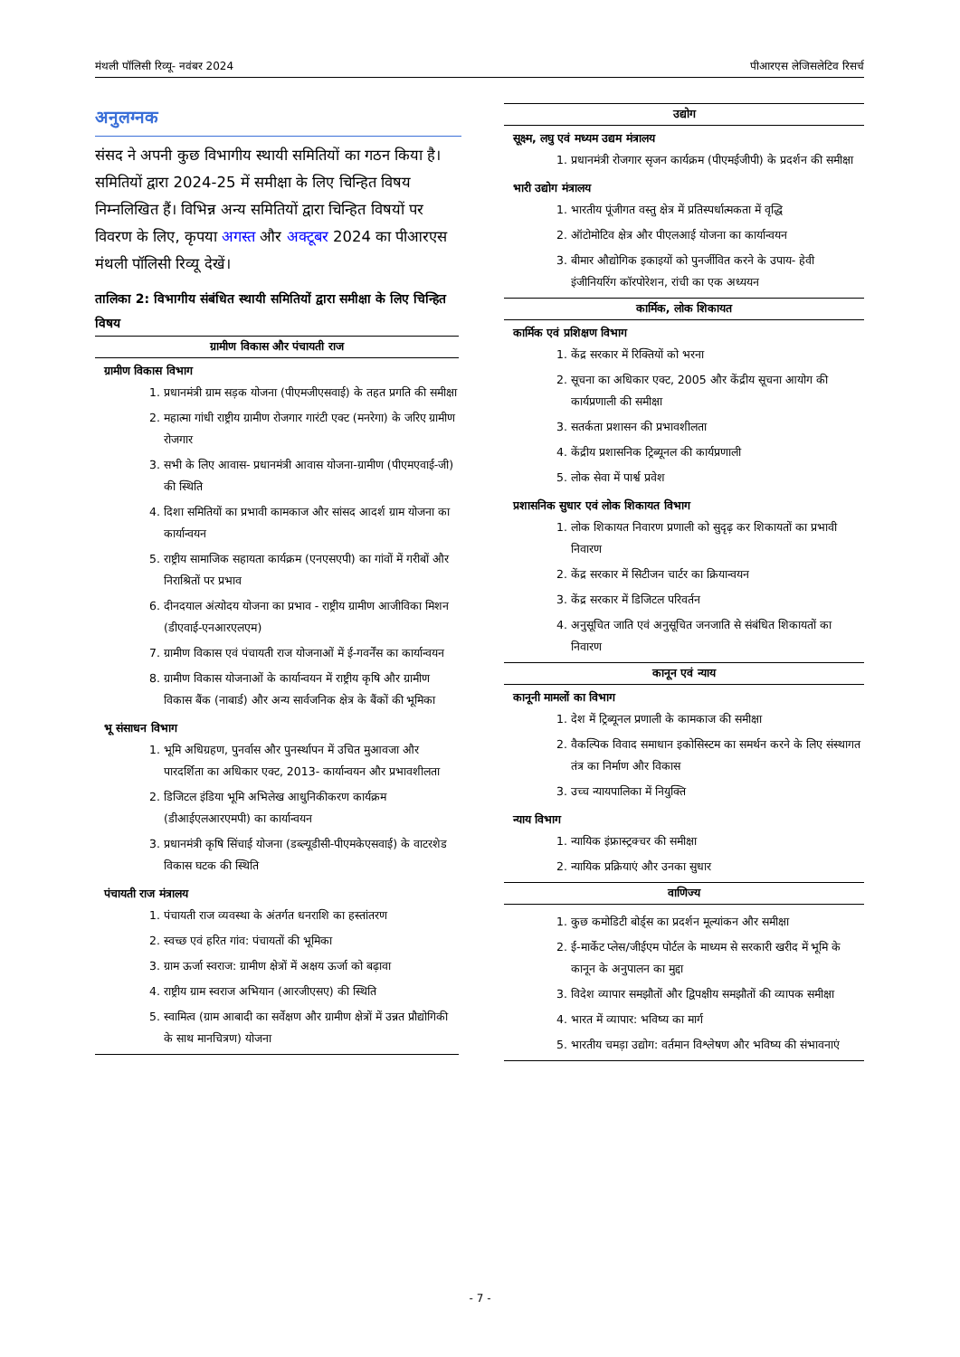मंथली पॉलिसी रिव्यू- नवंबर 2024 पीआरएस लेजिसलेटिव रिसर्च
अनुलग्नक
संसद ने अपनी कुछ विभागीय स्थायी समितियों का गठन किया है। समितियों द्वारा 2024-25 में समीक्षा के लिए चिन्हित विषय निम्नलिखित हैं। विभिन्न अन्य समितियों द्वारा चिन्हित विषयों पर विवरण के लिए, कृपया अगस्त और अक्टूबर 2024 का पीआरएस मंथली पॉलिसी रिव्यू देखें।
तालिका 2: विभागीय संबंधित स्थायी समितियों द्वारा समीक्षा के लिए चिन्हित विषय
| ग्रामीण विकास और पंचायती राज |
| --- |
| ग्रामीण विकास विभाग |
| 1. प्रधानमंत्री ग्राम सड़क योजना (पीएमजीएसवाई) के तहत प्रगति की समीक्षा 2. महात्मा गांधी राष्ट्रीय ग्रामीण रोजगार गारंटी एक्ट (मनरेगा) के जरिए ग्रामीण रोजगार 3. सभी के लिए आवास- प्रधानमंत्री आवास योजना-ग्रामीण (पीएमएवाई-जी) की स्थिति 4. दिशा समितियों का प्रभावी कामकाज और सांसद आदर्श ग्राम योजना का कार्यान्वयन 5. राष्ट्रीय सामाजिक सहायता कार्यक्रम (एनएसएपी) का गांवों में गरीबों और निराश्रितों पर प्रभाव 6. दीनदयाल अंत्योदय योजना का प्रभाव - राष्ट्रीय ग्रामीण आजीविका मिशन (डीएवाई-एनआरएलएम) 7. ग्रामीण विकास एवं पंचायती राज योजनाओं में ई-गवर्नेंस का कार्यान्वयन 8. ग्रामीण विकास योजनाओं के कार्यान्वयन में राष्ट्रीय कृषि और ग्रामीण विकास बैंक (नाबार्ड) और अन्य सार्वजनिक क्षेत्र के बैंकों की भूमिका |
| भू संसाधन विभाग |
| 1. भूमि अधिग्रहण, पुनर्वास और पुनर्स्थापन में उचित मुआवजा और पारदर्शिता का अधिकार एक्ट, 2013- कार्यान्वयन और प्रभावशीलता 2. डिजिटल इंडिया भूमि अभिलेख आधुनिकीकरण कार्यक्रम (डीआईएलआरएमपी) का कार्यान्वयन 3. प्रधानमंत्री कृषि सिंचाई योजना (डब्ल्यूडीसी-पीएमकेएसवाई) के वाटरशेड विकास घटक की स्थिति |
| पंचायती राज मंत्रालय |
| 1. पंचायती राज व्यवस्था के अंतर्गत धनराशि का हस्तांतरण 2. स्वच्छ एवं हरित गांव: पंचायतों की भूमिका 3. ग्राम ऊर्जा स्वराज: ग्रामीण क्षेत्रों में अक्षय ऊर्जा को बढ़ावा 4. राष्ट्रीय ग्राम स्वराज अभियान (आरजीएसए) की स्थिति 5. स्वामित्व (ग्राम आबादी का सर्वेक्षण और ग्रामीण क्षेत्रों में उन्नत प्रौद्योगिकी के साथ मानचित्रण) योजना |
| उद्योग |
| --- |
| सूक्ष्म, लघु एवं मध्यम उद्यम मंत्रालय |
| 1. प्रधानमंत्री रोजगार सृजन कार्यक्रम (पीएमईजीपी) के प्रदर्शन की समीक्षा |
| भारी उद्योग मंत्रालय |
| 1. भारतीय पूंजीगत वस्तु क्षेत्र में प्रतिस्पर्धात्मकता में वृद्धि 2. ऑटोमोटिव क्षेत्र और पीएलआई योजना का कार्यान्वयन 3. बीमार औद्योगिक इकाइयों को पुनर्जीवित करने के उपाय- हेवी इंजीनियरिंग कॉरपोरेशन, रांची का एक अध्ययन |
| कार्मिक, लोक शिकायत |
| कार्मिक एवं प्रशिक्षण विभाग |
| 1. केंद्र सरकार में रिक्तियों को भरना 2. सूचना का अधिकार एक्ट, 2005 और केंद्रीय सूचना आयोग की कार्यप्रणाली की समीक्षा 3. सतर्कता प्रशासन की प्रभावशीलता 4. केंद्रीय प्रशासनिक ट्रिब्यूनल की कार्यप्रणाली 5. लोक सेवा में पार्श्व प्रवेश |
| प्रशासनिक सुधार एवं लोक शिकायत विभाग |
| 1. लोक शिकायत निवारण प्रणाली को सुदृढ़ कर शिकायतों का प्रभावी निवारण 2. केंद्र सरकार में सिटीजन चार्टर का क्रियान्वयन 3. केंद्र सरकार में डिजिटल परिवर्तन 4. अनुसूचित जाति एवं अनुसूचित जनजाति से संबंधित शिकायतों का निवारण |
| कानून एवं न्याय |
| कानूनी मामलों का विभाग |
| 1. देश में ट्रिब्यूनल प्रणाली के कामकाज की समीक्षा 2. वैकल्पिक विवाद समाधान इकोसिस्टम का समर्थन करने के लिए संस्थागत तंत्र का निर्माण और विकास 3. उच्च न्यायपालिका में नियुक्ति |
| न्याय विभाग |
| 1. न्यायिक इंफ्रास्ट्रक्चर की समीक्षा 2. न्यायिक प्रक्रियाएं और उनका सुधार |
| वाणिज्य |
| 1. कुछ कमोडिटी बोर्ड्स का प्रदर्शन मूल्यांकन और समीक्षा 2. ई-मार्केट प्लेस/जीईएम पोर्टल के माध्यम से सरकारी खरीद में भूमि के कानून के अनुपालन का मुद्दा 3. विदेश व्यापार समझौतों और द्विपक्षीय समझौतों की व्यापक समीक्षा 4. भारत में व्यापार: भविष्य का मार्ग 5. भारतीय चमड़ा उद्योग: वर्तमान विश्लेषण और भविष्य की संभावनाएं |
- 7 -